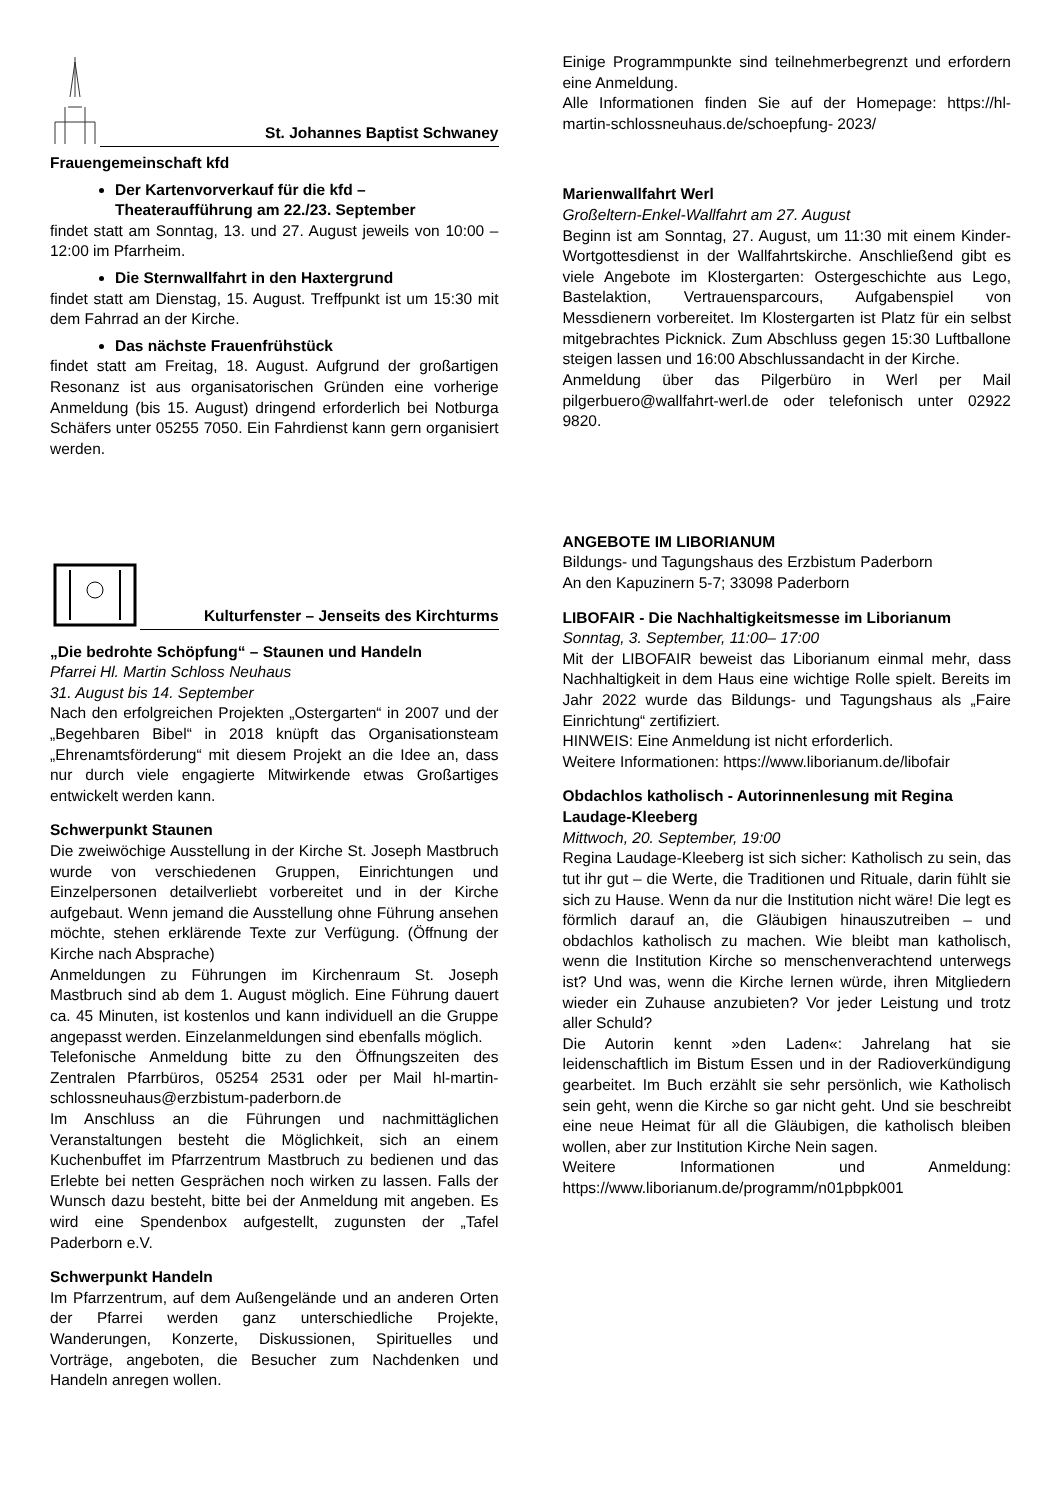St. Johannes Baptist Schwaney
Frauengemeinschaft kfd
Der Kartenvorverkauf für die kfd – Theateraufführung am 22./23. September
findet statt am Sonntag, 13. und 27. August jeweils von 10:00 – 12:00 im Pfarrheim.
Die Sternwallfahrt in den Haxtergrund
findet statt am Dienstag, 15. August. Treffpunkt ist um 15:30 mit dem Fahrrad an der Kirche.
Das nächste Frauenfrühstück
findet statt am Freitag, 18. August. Aufgrund der großartigen Resonanz ist aus organisatorischen Gründen eine vorherige Anmeldung (bis 15. August) dringend erforderlich bei Notburga Schäfers unter 05255 7050. Ein Fahrdienst kann gern organisiert werden.
Kulturfenster – Jenseits des Kirchturms
„Die bedrohte Schöpfung“ – Staunen und Handeln
Pfarrei Hl. Martin Schloss Neuhaus
31. August bis 14. September
Nach den erfolgreichen Projekten „Ostergarten“ in 2007 und der „Begehbaren Bibel“ in 2018 knüpft das Organisationsteam „Ehrenamtsförderung“ mit diesem Projekt an die Idee an, dass nur durch viele engagierte Mitwirkende etwas Großartiges entwickelt werden kann.
Schwerpunkt Staunen
Die zweiwöchige Ausstellung in der Kirche St. Joseph Mastbruch wurde von verschiedenen Gruppen, Einrichtungen und Einzelpersonen detailverliebt vorbereitet und in der Kirche aufgebaut. Wenn jemand die Ausstellung ohne Führung ansehen möchte, stehen erklärende Texte zur Verfügung. (Öffnung der Kirche nach Absprache)
Anmeldungen zu Führungen im Kirchenraum St. Joseph Mastbruch sind ab dem 1. August möglich. Eine Führung dauert ca. 45 Minuten, ist kostenlos und kann individuell an die Gruppe angepasst werden. Einzelanmeldungen sind ebenfalls möglich.
Telefonische Anmeldung bitte zu den Öffnungszeiten des Zentralen Pfarrbüros, 05254 2531 oder per Mail hl-martin-schlossneuhaus@erzbistum-paderborn.de
Im Anschluss an die Führungen und nachmittäglichen Veranstaltungen besteht die Möglichkeit, sich an einem Kuchenbuffet im Pfarrzentrum Mastbruch zu bedienen und das Erlebte bei netten Gesprächen noch wirken zu lassen. Falls der Wunsch dazu besteht, bitte bei der Anmeldung mit angeben. Es wird eine Spendenbox aufgestellt, zugunsten der „Tafel Paderborn e.V.
Schwerpunkt Handeln
Im Pfarrzentrum, auf dem Außengelände und an anderen Orten der Pfarrei werden ganz unterschiedliche Projekte, Wanderungen, Konzerte, Diskussionen, Spirituelles und Vorträge, angeboten, die Besucher zum Nachdenken und Handeln anregen wollen.
Einige Programmpunkte sind teilnehmerbegrenzt und erfordern eine Anmeldung.
Alle Informationen finden Sie auf der Homepage: https://hl-martin-schlossneuhaus.de/schoepfung- 2023/
Marienwallfahrt Werl
Großeltern-Enkel-Wallfahrt am 27. August
Beginn ist am Sonntag, 27. August, um 11:30 mit einem Kinder-Wortgottesdienst in der Wallfahrtskirche. Anschließend gibt es viele Angebote im Klostergarten: Ostergeschichte aus Lego, Bastelaktion, Vertrauensparcours, Aufgabenspiel von Messdienern vorbereitet. Im Klostergarten ist Platz für ein selbst mitgebrachtes Picknick. Zum Abschluss gegen 15:30 Luftballone steigen lassen und 16:00 Abschlussandacht in der Kirche.
Anmeldung über das Pilgerbüro in Werl per Mail pilgerbuero@wallfahrt-werl.de oder telefonisch unter 02922 9820.
ANGEBOTE IM LIBORIANUM
Bildungs- und Tagungshaus des Erzbistum Paderborn
An den Kapuzinern 5-7; 33098 Paderborn
LIBOFAIR - Die Nachhaltigkeitsmesse im Liborianum
Sonntag, 3. September, 11:00– 17:00
Mit der LIBOFAIR beweist das Liborianum einmal mehr, dass Nachhaltigkeit in dem Haus eine wichtige Rolle spielt. Bereits im Jahr 2022 wurde das Bildungs- und Tagungshaus als „Faire Einrichtung“ zertifiziert.
HINWEIS: Eine Anmeldung ist nicht erforderlich.
Weitere Informationen: https://www.liborianum.de/libofair
Obdachlos katholisch - Autorinnenlesung mit Regina Laudage-Kleeberg
Mittwoch, 20. September, 19:00
Regina Laudage-Kleeberg ist sich sicher: Katholisch zu sein, das tut ihr gut – die Werte, die Traditionen und Rituale, darin fühlt sie sich zu Hause. Wenn da nur die Institution nicht wäre! Die legt es förmlich darauf an, die Gläubigen hinauszutreiben – und obdachlos katholisch zu machen. Wie bleibt man katholisch, wenn die Institution Kirche so menschenverachtend unterwegs ist? Und was, wenn die Kirche lernen würde, ihren Mitgliedern wieder ein Zuhause anzubieten? Vor jeder Leistung und trotz aller Schuld?
Die Autorin kennt »den Laden«: Jahrelang hat sie leidenschaftlich im Bistum Essen und in der Radioverkündigung gearbeitet. Im Buch erzählt sie sehr persönlich, wie Katholisch sein geht, wenn die Kirche so gar nicht geht. Und sie beschreibt eine neue Heimat für all die Gläubigen, die katholisch bleiben wollen, aber zur Institution Kirche Nein sagen.
Weitere Informationen und Anmeldung: https://www.liborianum.de/programm/n01pbpk001